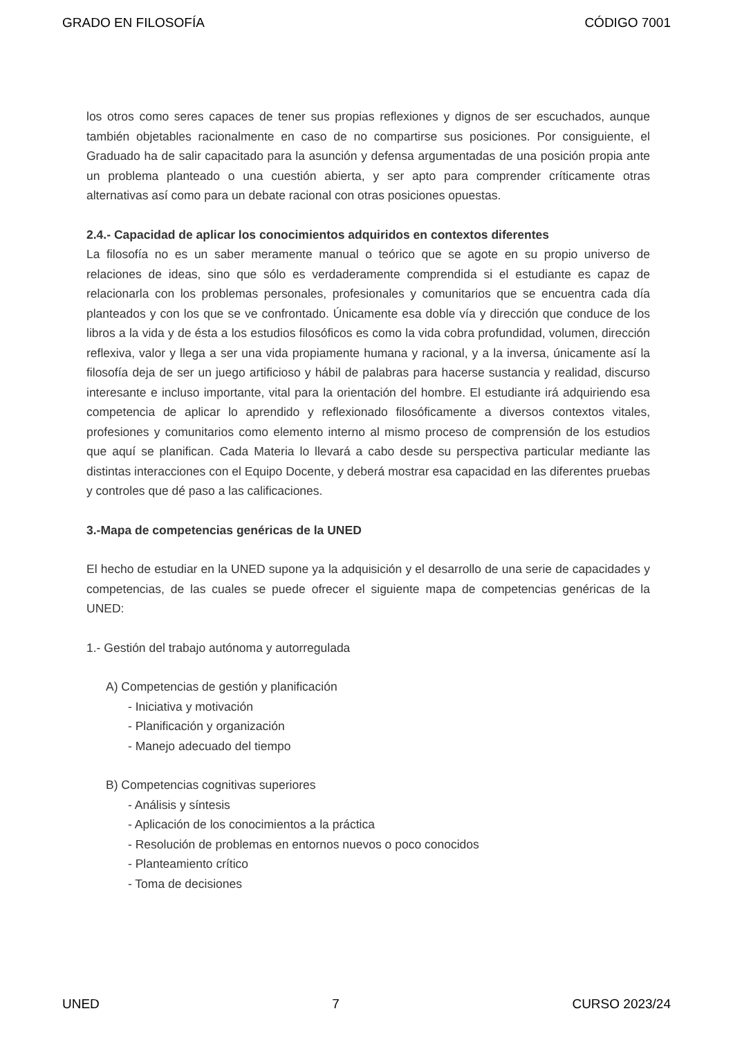GRADO EN FILOSOFÍA CÓDIGO 7001
los otros como seres capaces de tener sus propias reflexiones y dignos de ser escuchados, aunque también objetables racionalmente en caso de no compartirse sus posiciones. Por consiguiente, el Graduado ha de salir capacitado para la asunción y defensa argumentadas de una posición propia ante un problema planteado o una cuestión abierta, y ser apto para comprender críticamente otras alternativas así como para un debate racional con otras posiciones opuestas.
2.4.- Capacidad de aplicar los conocimientos adquiridos en contextos diferentes
La filosofía no es un saber meramente manual o teórico que se agote en su propio universo de relaciones de ideas, sino que sólo es verdaderamente comprendida si el estudiante es capaz de relacionarla con los problemas personales, profesionales y comunitarios que se encuentra cada día planteados y con los que se ve confrontado. Únicamente esa doble vía y dirección que conduce de los libros a la vida y de ésta a los estudios filosóficos es como la vida cobra profundidad, volumen, dirección reflexiva, valor y llega a ser una vida propiamente humana y racional, y a la inversa, únicamente así la filosofía deja de ser un juego artificioso y hábil de palabras para hacerse sustancia y realidad, discurso interesante e incluso importante, vital para la orientación del hombre. El estudiante irá adquiriendo esa competencia de aplicar lo aprendido y reflexionado filosóficamente a diversos contextos vitales, profesiones y comunitarios como elemento interno al mismo proceso de comprensión de los estudios que aquí se planifican. Cada Materia lo llevará a cabo desde su perspectiva particular mediante las distintas interacciones con el Equipo Docente, y deberá mostrar esa capacidad en las diferentes pruebas y controles que dé paso a las calificaciones.
3.-Mapa de competencias genéricas de la UNED
El hecho de estudiar en la UNED supone ya la adquisición y el desarrollo de una serie de capacidades y competencias, de las cuales se puede ofrecer el siguiente mapa de competencias genéricas de la UNED:
1.- Gestión del trabajo autónoma y autorregulada
A) Competencias de gestión y planificación
- Iniciativa y motivación
- Planificación y organización
- Manejo adecuado del tiempo
B) Competencias cognitivas superiores
- Análisis y síntesis
- Aplicación de los conocimientos a la práctica
- Resolución de problemas en entornos nuevos o poco conocidos
- Planteamiento crítico
- Toma de decisiones
UNED 7 CURSO 2023/24